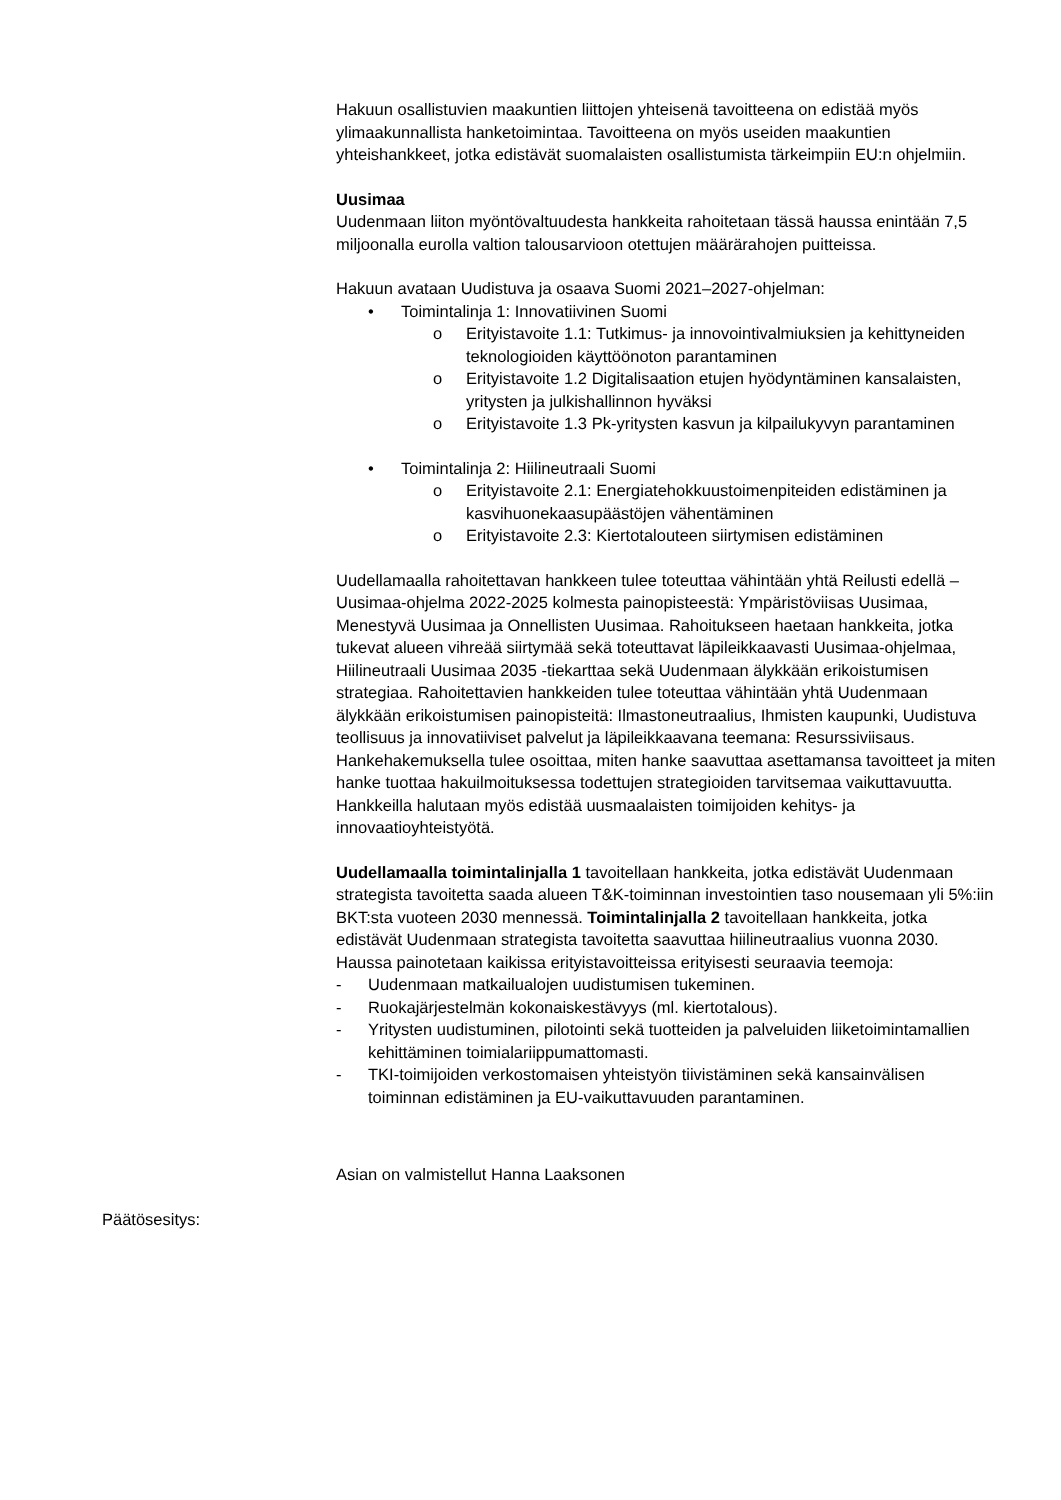Hakuun osallistuvien maakuntien liittojen yhteisenä tavoitteena on edistää myös ylimaakunnallista hanketoimintaa. Tavoitteena on myös useiden maakuntien yhteishankkeet, jotka edistävät suomalaisten osallistumista tärkeimpiin EU:n ohjelmiin.
Uusimaa
Uudenmaan liiton myöntövaltuudesta hankkeita rahoitetaan tässä haussa enintään 7,5 miljoonalla eurolla valtion talousarvioon otettujen määrärahojen puitteissa.
Hakuun avataan Uudistuva ja osaava Suomi 2021–2027-ohjelman:
• Toimintalinja 1: Innovatiivinen Suomi
o Erityistavoite 1.1: Tutkimus- ja innovointivalmiuksien ja kehittyneiden teknologioiden käyttöönoton parantaminen
o Erityistavoite 1.2 Digitalisaation etujen hyödyntäminen kansalaisten, yritysten ja julkishallinnon hyväksi
o Erityistavoite 1.3 Pk-yritysten kasvun ja kilpailukyvyn parantaminen
• Toimintalinja 2: Hiilineutraali Suomi
o Erityistavoite 2.1: Energiatehokkuustoimenpiteiden edistäminen ja kasvihuonekaasupäästöjen vähentäminen
o Erityistavoite 2.3: Kiertotalouteen siirtymisen edistäminen
Uudellamaalla rahoitettavan hankkeen tulee toteuttaa vähintään yhtä Reilusti edellä – Uusimaa-ohjelma 2022-2025 kolmesta painopisteestä: Ympäristöviisas Uusimaa, Menestyvä Uusimaa ja Onnellisten Uusimaa. Rahoitukseen haetaan hankkeita, jotka tukevat alueen vihreää siirtymää sekä toteuttavat läpileikkaavasti Uusimaa-ohjelmaa, Hiilineutraali Uusimaa 2035 -tiekarttaa sekä Uudenmaan älykkään erikoistumisen strategiaa. Rahoitettavien hankkeiden tulee toteuttaa vähintään yhtä Uudenmaan älykkään erikoistumisen painopisteitä: Ilmastoneutraalius, Ihmisten kaupunki, Uudistuva teollisuus ja innovatiiviset palvelut ja läpileikkaavana teemana: Resurssiviisaus. Hankehakemuksella tulee osoittaa, miten hanke saavuttaa asettamansa tavoitteet ja miten hanke tuottaa hakuilmoituksessa todettujen strategioiden tarvitsemaa vaikuttavuutta. Hankkeilla halutaan myös edistää uusmaalaisten toimijoiden kehitys- ja innovaatioyhteistyötä.
Uudellamaalla toimintalinjalla 1 tavoitellaan hankkeita, jotka edistävät Uudenmaan strategista tavoitetta saada alueen T&K-toiminnan investointien taso nousemaan yli 5%:iin BKT:sta vuoteen 2030 mennessä. Toimintalinjalla 2 tavoitellaan hankkeita, jotka edistävät Uudenmaan strategista tavoitetta saavuttaa hiilineutraalius vuonna 2030.
Haussa painotetaan kaikissa erityistavoitteissa erityisesti seuraavia teemoja:
- Uudenmaan matkailualojen uudistumisen tukeminen.
- Ruokajärjestelmän kokonaiskestävyys (ml. kiertotalous).
- Yritysten uudistuminen, pilotointi sekä tuotteiden ja palveluiden liiketoimintamallien kehittäminen toimialariippumattomasti.
- TKI-toimijoiden verkostomaisen yhteistyön tiivistäminen sekä kansainvälisen toiminnan edistäminen ja EU-vaikuttavuuden parantaminen.
Asian on valmistellut Hanna Laaksonen
Päätösesitys: